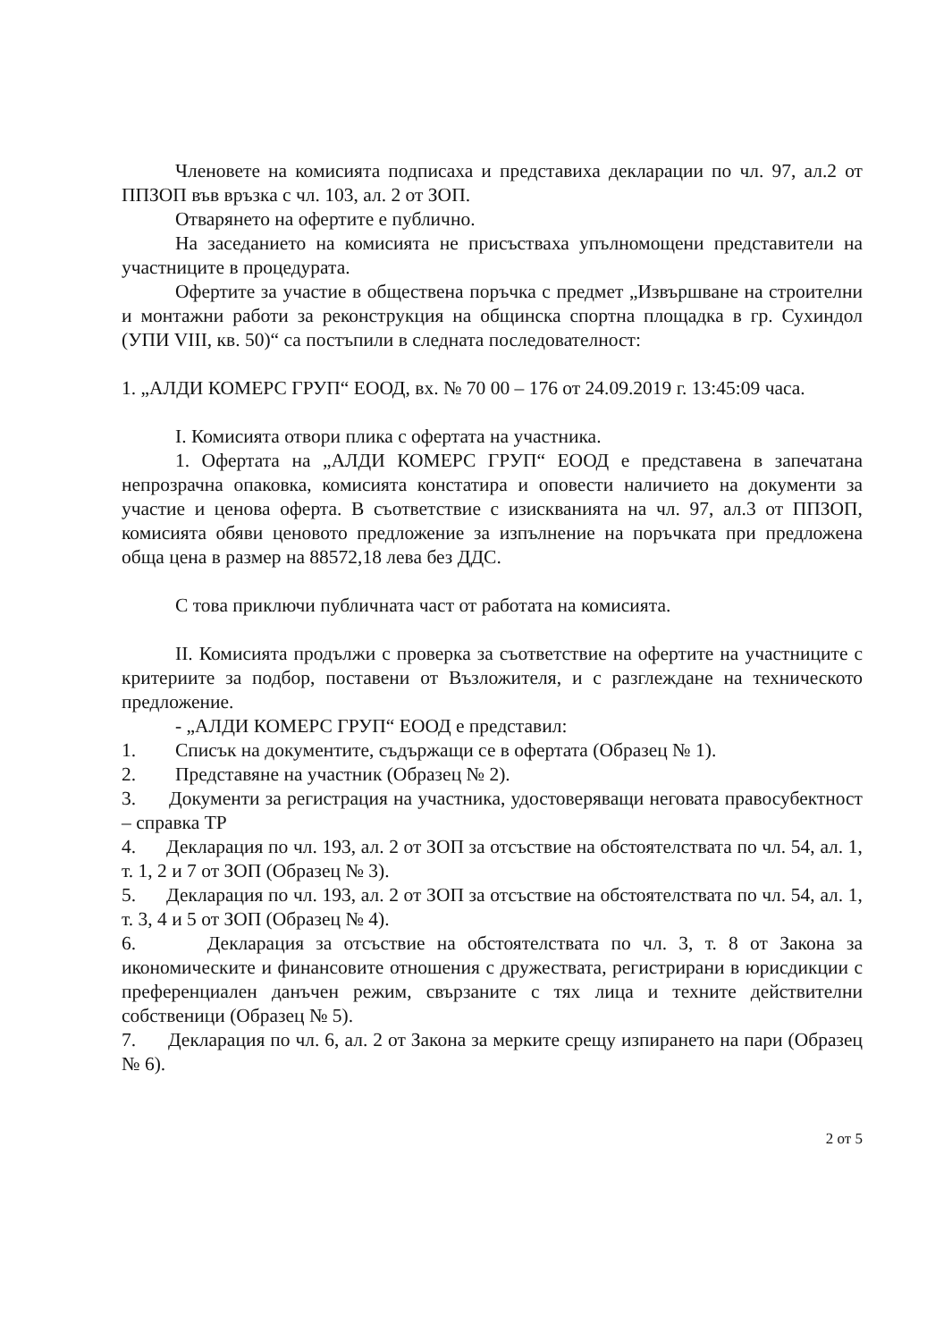Членовете на комисията подписаха и представиха декларации по чл. 97, ал.2 от ППЗОП във връзка с чл. 103, ал. 2 от ЗОП.
Отварянето на офертите е публично.
На заседанието на комисията не присъстваха упълномощени представители на участниците в процедурата.
Офертите за участие в обществена поръчка с предмет „Извършване на строителни и монтажни работи за реконструкция на общинска спортна площадка в гр. Сухиндол (УПИ VIII, кв. 50)“ са постъпили в следната последователност:
1. „АЛДИ КОМЕРС ГРУП“ ЕООД, вх. № 70 00 – 176 от 24.09.2019 г. 13:45:09 часа.
I. Комисията отвори плика с офертата на участника.
1. Офертата на „АЛДИ КОМЕРС ГРУП“ ЕООД е представена в запечатана непрозрачна опаковка, комисията констатира и оповести наличието на документи за участие и ценова оферта. В съответствие с изискванията на чл. 97, ал.3 от ППЗОП, комисията обяви ценовото предложение за изпълнение на поръчката при предложена обща цена в размер на 88572,18 лева без ДДС.
С това приключи публичната част от работата на комисията.
II. Комисията продължи с проверка за съответствие на офертите на участниците с критериите за подбор, поставени от Възложителя, и с разглеждане на техническото предложение.
- „АЛДИ КОМЕРС ГРУП“ ЕООД е представил:
1. Списък на документите, съдържащи се в офертата (Образец № 1).
2. Представяне на участник (Образец № 2).
3. Документи за регистрация на участника, удостоверяващи неговата правосубектност – справка ТР
4. Декларация по чл. 193, ал. 2 от ЗОП за отсъствие на обстоятелствата по чл. 54, ал. 1, т. 1, 2 и 7 от ЗОП (Образец № 3).
5. Декларация по чл. 193, ал. 2 от ЗОП за отсъствие на обстоятелствата по чл. 54, ал. 1, т. 3, 4 и 5 от ЗОП (Образец № 4).
6. Декларация за отсъствие на обстоятелствата по чл. 3, т. 8 от Закона за икономическите и финансовите отношения с дружествата, регистрирани в юрисдикции с преференциален данъчен режим, свързаните с тях лица и техните действителни собственици (Образец № 5).
7. Декларация по чл. 6, ал. 2 от Закона за мерките срещу изпирането на пари (Образец № 6).
2 от 5